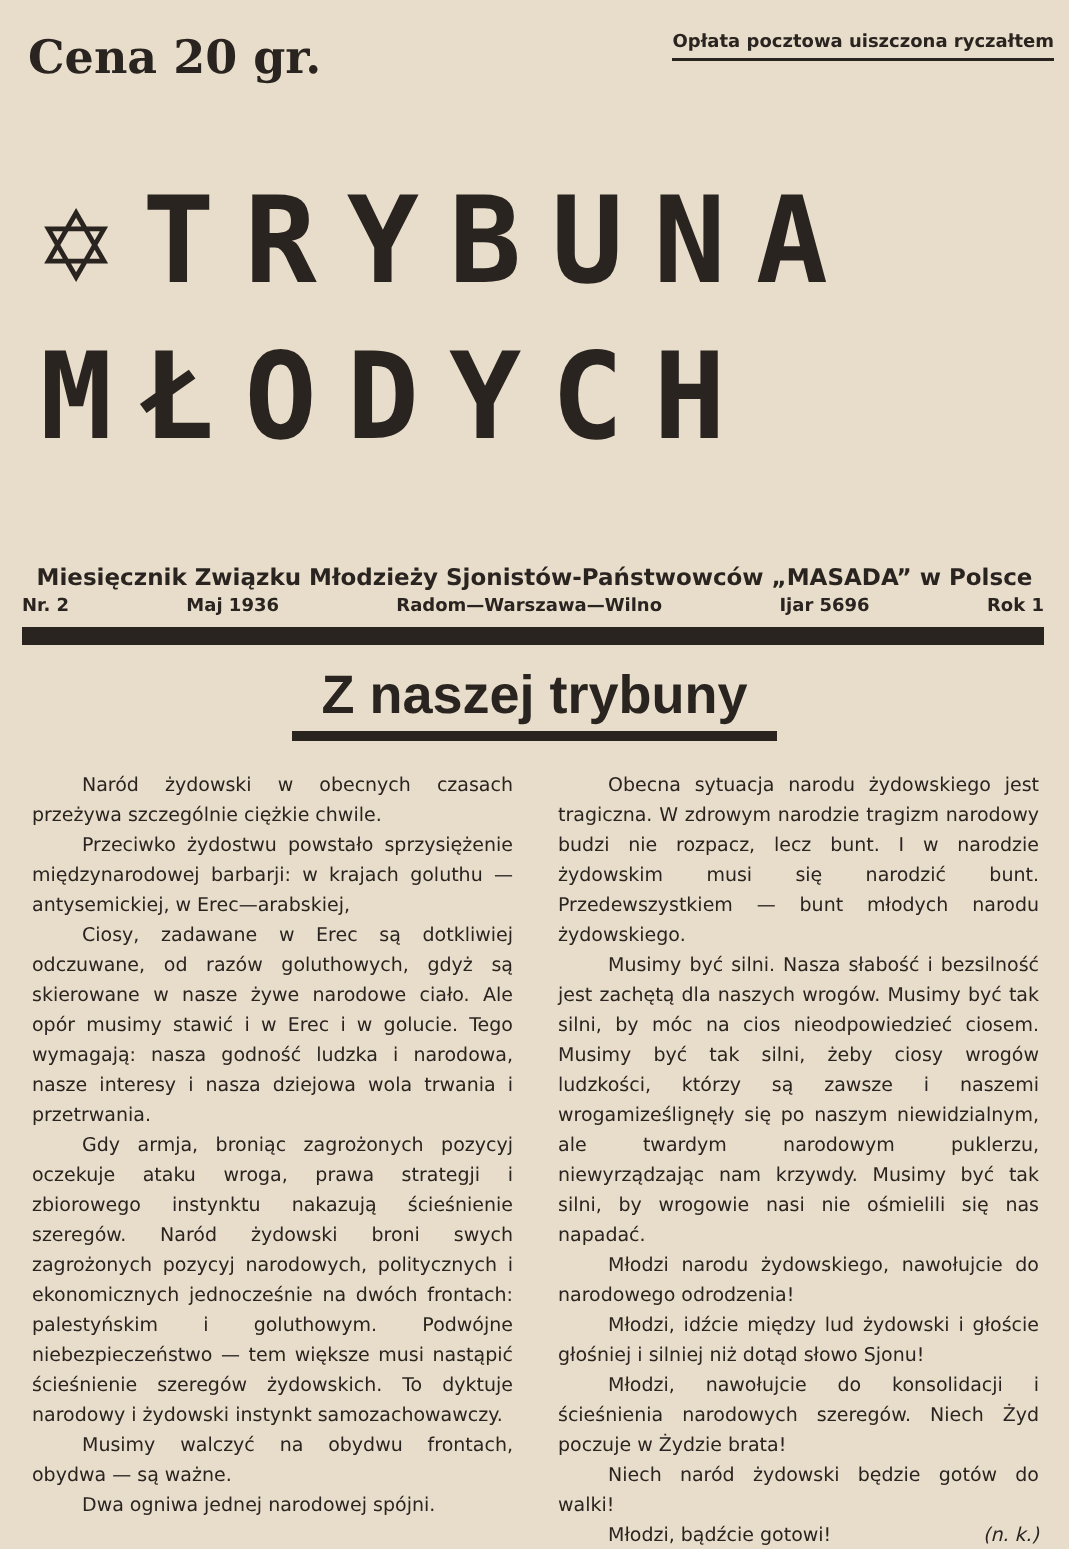Cena 20 gr.
Opłata pocztowa uiszczona ryczałtem
✡TRYBUNA
MŁODYCH
Miesięcznik Związku Młodzieży Sjonistów-Państwowców „MASADA” w Polsce
Nr. 2 Maj 1936 Radom—Warszawa—Wilno Ijar 5696 Rok 1
Z naszej trybuny
Naród żydowski w obecnych czasach przeżywa szczególnie ciężkie chwile.
Przeciwko żydostwu powstało sprzysiężenie międzynarodowej barbarji: w krajach goluthu — antysemickiej, w Erec—arabskiej,
Ciosy, zadawane w Erec są dotkliwiej odczuwane, od razów goluthowych, gdyż są skierowane w nasze żywe narodowe ciało. Ale opór musimy stawić i w Erec i w golucie. Tego wymagają: nasza godność ludzka i narodowa, nasze interesy i nasza dziejowa wola trwania i przetrwania.
Gdy armja, broniąc zagrożonych pozycyj oczekuje ataku wroga, prawa strategji i zbiorowego instynktu nakazują ścieśnienie szeregów. Naród żydowski broni swych zagrożonych pozycyj narodowych, politycznych i ekonomicznych jednocześnie na dwóch frontach: palestyńskim i goluthowym. Podwójne niebezpieczeństwo — tem większe musi nastąpić ścieśnienie szeregów żydowskich. To dyktuje narodowy i żydowski instynkt samozachowawczy.
Musimy walczyć na obydwu frontach, obydwa — są ważne.
Dwa ogniwa jednej narodowej spójni.
Obecna sytuacja narodu żydowskiego jest tragiczna. W zdrowym narodzie tragizm narodowy budzi nie rozpacz, lecz bunt. I w narodzie żydowskim musi się narodzić bunt. Przedewszystkiem — bunt młodych narodu żydowskiego.
Musimy być silni. Nasza słabość i bezsilność jest zachętą dla naszych wrogów. Musimy być tak silni, by móc na cios nieodpowiedzieć ciosem. Musimy być tak silni, żeby ciosy wrogów ludzkości, którzy są zawsze i naszemi wrogamiześlignęły się po naszym niewidzialnym, ale twardym narodowym puklerzu, niewyrządzając nam krzywdy. Musimy być tak silni, by wrogowie nasi nie ośmielili się nas napadać.
Młodzi narodu żydowskiego, nawołujcie do narodowego odrodzenia!
Młodzi, idźcie między lud żydowski i głoście głośniej i silniej niż dotąd słowo Sjonu!
Młodzi, nawołujcie do konsolidacji i ścieśnienia narodowych szeregów. Niech Żyd poczuje w Żydzie brata!
Niech naród żydowski będzie gotów do walki!
Młodzi, bądźcie gotowi! (n. k.)